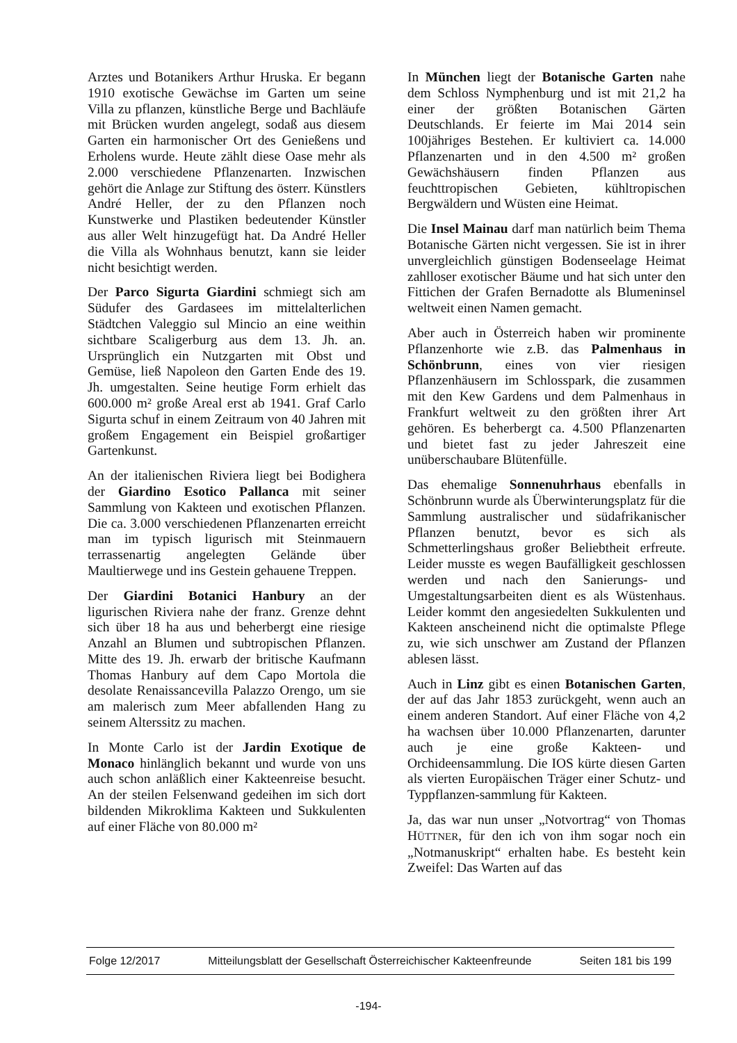Arztes und Botanikers Arthur Hruska. Er begann 1910 exotische Gewächse im Garten um seine Villa zu pflanzen, künstliche Berge und Bachläufe mit Brücken wurden angelegt, sodaß aus diesem Garten ein harmonischer Ort des Genießens und Erholens wurde. Heute zählt diese Oase mehr als 2.000 verschiedene Pflanzenarten. Inzwischen gehört die Anlage zur Stiftung des österr. Künstlers André Heller, der zu den Pflanzen noch Kunstwerke und Plastiken bedeutender Künstler aus aller Welt hinzugefügt hat. Da André Heller die Villa als Wohnhaus benutzt, kann sie leider nicht besichtigt werden.
Der Parco Sigurta Giardini schmiegt sich am Südufer des Gardasees im mittelalterlichen Städtchen Valeggio sul Mincio an eine weithin sichtbare Scaligerburg aus dem 13. Jh. an. Ursprünglich ein Nutzgarten mit Obst und Gemüse, ließ Napoleon den Garten Ende des 19. Jh. umgestalten. Seine heutige Form erhielt das 600.000 m² große Areal erst ab 1941. Graf Carlo Sigurta schuf in einem Zeitraum von 40 Jahren mit großem Engagement ein Beispiel großartiger Gartenkunst.
An der italienischen Riviera liegt bei Bodighera der Giardino Esotico Pallanca mit seiner Sammlung von Kakteen und exotischen Pflanzen. Die ca. 3.000 verschiedenen Pflanzenarten erreicht man im typisch ligurisch mit Steinmauern terrassenartig angelegten Gelände über Maultierwege und ins Gestein gehauene Treppen.
Der Giardini Botanici Hanbury an der ligurischen Riviera nahe der franz. Grenze dehnt sich über 18 ha aus und beherbergt eine riesige Anzahl an Blumen und subtropischen Pflanzen. Mitte des 19. Jh. erwarb der britische Kaufmann Thomas Hanbury auf dem Capo Mortola die desolate Renaissancevilla Palazzo Orengo, um sie am malerisch zum Meer abfallenden Hang zu seinem Alterssitz zu machen.
In Monte Carlo ist der Jardin Exotique de Monaco hinlänglich bekannt und wurde von uns auch schon anläßlich einer Kakteenreise besucht. An der steilen Felsenwand gedeihen im sich dort bildenden Mikroklima Kakteen und Sukkulenten auf einer Fläche von 80.000 m²
In München liegt der Botanische Garten nahe dem Schloss Nymphenburg und ist mit 21,2 ha einer der größten Botanischen Gärten Deutschlands. Er feierte im Mai 2014 sein 100jähriges Bestehen. Er kultiviert ca. 14.000 Pflanzenarten und in den 4.500 m² großen Gewächshäusern finden Pflanzen aus feuchttropischen Gebieten, kühltropischen Bergwäldern und Wüsten eine Heimat.
Die Insel Mainau darf man natürlich beim Thema Botanische Gärten nicht vergessen. Sie ist in ihrer unvergleichlich günstigen Bodenseelage Heimat zahlloser exotischer Bäume und hat sich unter den Fittichen der Grafen Bernadotte als Blumeninsel weltweit einen Namen gemacht.
Aber auch in Österreich haben wir prominente Pflanzenhorte wie z.B. das Palmenhaus in Schönbrunn, eines von vier riesigen Pflanzenhäusern im Schlosspark, die zusammen mit den Kew Gardens und dem Palmenhaus in Frankfurt weltweit zu den größten ihrer Art gehören. Es beherbergt ca. 4.500 Pflanzenarten und bietet fast zu jeder Jahreszeit eine unüberschaubare Blütenfülle.
Das ehemalige Sonnenuhrhaus ebenfalls in Schönbrunn wurde als Überwinterungsplatz für die Sammlung australischer und südafrikanischer Pflanzen benutzt, bevor es sich als Schmetterlingshaus großer Beliebtheit erfreute. Leider musste es wegen Baufälligkeit geschlossen werden und nach den Sanierungs- und Umgestaltungsarbeiten dient es als Wüstenhaus. Leider kommt den angesiedelten Sukkulenten und Kakteen anscheinend nicht die optimalste Pflege zu, wie sich unschwer am Zustand der Pflanzen ablesen lässt.
Auch in Linz gibt es einen Botanischen Garten, der auf das Jahr 1853 zurückgeht, wenn auch an einem anderen Standort. Auf einer Fläche von 4,2 ha wachsen über 10.000 Pflanzenarten, darunter auch je eine große Kakteen- und Orchideensammlung. Die IOS kürte diesen Garten als vierten Europäischen Träger einer Schutz- und Typpflanzen-sammlung für Kakteen.
Ja, das war nun unser „Notvortrag“ von Thomas HÜTTNER, für den ich von ihm sogar noch ein „Notmanuskript“ erhalten habe. Es besteht kein Zweifel: Das Warten auf das
Folge 12/2017 Mitteilungsblatt der Gesellschaft Österreichischer Kakteenfreunde Seiten 181 bis 199
-194-